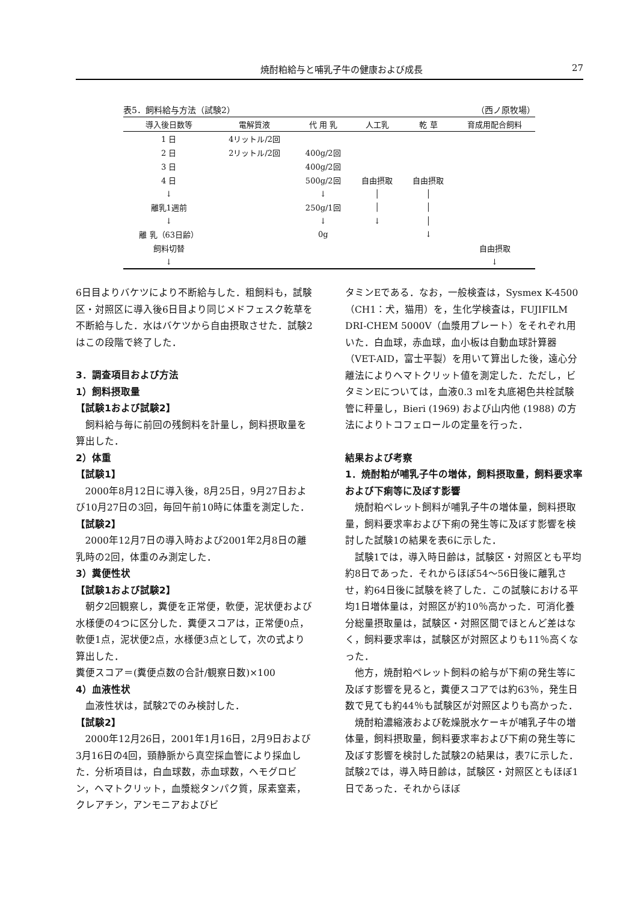焼酎粕給与と哺乳子牛の健康および成長 27
表5．飼料給与方法（試験2） （西ノ原牧場）
| 導入後日数等 | 電解質液 | 代 用 乳 | 人工乳 | 乾 草 | 育成用配合飼料 |
| --- | --- | --- | --- | --- | --- |
| 1 日 | 4リットル/2回 | | | | |
| 2 日 | 2リットル/2回 | 400g/2回 | | | |
| 3 日 | | 400g/2回 | | | |
| 4 日 | | 500g/2回 | 自由摂取 | 自由摂取 | |
| ↓ | | ↓ | │ | │ | |
| 離乳1週前 | | 250g/1回 | │ | │ | |
| ↓ | | ↓ | ↓ | │ | |
| 離 乳（63日齢） | | 0g | | ↓ | |
| 飼料切替 | | | | | 自由摂取 |
| ↓ | | | | | ↓ |
6日目よりバケツにより不断給与した．粗飼料も，試験区・対照区に導入後6日目より同じメドフェスク乾草を不断給与した．水はバケツから自由摂取させた．試験2はこの段階で終了した．
3．調査項目および方法
1）飼料摂取量
【試験1および試験2】
飼料給与毎に前回の残飼料を計量し，飼料摂取量を算出した．
2）体重
【試験1】
2000年8月12日に導入後，8月25日，9月27日および10月27日の3回，毎回午前10時に体重を測定した．
【試験2】
2000年12月7日の導入時および2001年2月8日の離乳時の2回，体重のみ測定した．
3）糞便性状
【試験1および試験2】
朝夕2回観察し，糞便を正常便，軟便，泥状便および水様便の4つに区分した．糞便スコアは，正常便0点，軟便1点，泥状便2点，水様便3点として，次の式より算出した．
糞便スコア＝(糞便点数の合計/観察日数)×100
4）血液性状
血液性状は，試験2でのみ検討した．
【試験2】
2000年12月26日，2001年1月16日，2月9日および3月16日の4回，頸静脈から真空採血管により採血した．分析項目は，白血球数，赤血球数，ヘモグロビン，ヘマトクリット，血漿総タンパク質，尿素窒素，クレアチン，アンモニアおよびビ
タミンEである．なお，一般検査は，Sysmex K-4500（CH1：犬，猫用）を，生化学検査は，FUJIFILM DRI-CHEM 5000V（血漿用プレート）をそれぞれ用いた．白血球，赤血球，血小板は自動血球計算器（VET-AID，富士平製）を用いて算出した後，遠心分離法によりヘマトクリット値を測定した．ただし，ビタミンEについては，血液0.3 mlを丸底褐色共栓試験管に秤量し，Bieri (1969) および山内他 (1988) の方法によりトコフェロールの定量を行った．
結果および考察
1．焼酎粕が哺乳子牛の増体，飼料摂取量，飼料要求率および下痢等に及ぼす影響
焼酎粕ペレット飼料が哺乳子牛の増体量，飼料摂取量，飼料要求率および下痢の発生等に及ぼす影響を検討した試験1の結果を表6に示した．
試験1では，導入時日齢は，試験区・対照区とも平均約8日であった．それからほぼ54～56日後に離乳させ，約64日後に試験を終了した．この試験における平均1日増体量は，対照区が約10％高かった．可消化養分総量摂取量は，試験区・対照区間でほとんど差はなく，飼料要求率は，試験区が対照区よりも11％高くなった．
他方，焼酎粕ペレット飼料の給与が下痢の発生等に及ぼす影響を見ると，糞便スコアでは約63％，発生日数で見ても約44％も試験区が対照区よりも高かった．
焼酎粕濃縮液および乾燥脱水ケーキが哺乳子牛の増体量，飼料摂取量，飼料要求率および下痢の発生等に及ぼす影響を検討した試験2の結果は，表7に示した．試験2では，導入時日齢は，試験区・対照区ともほぼ1日であった．それからほぼ